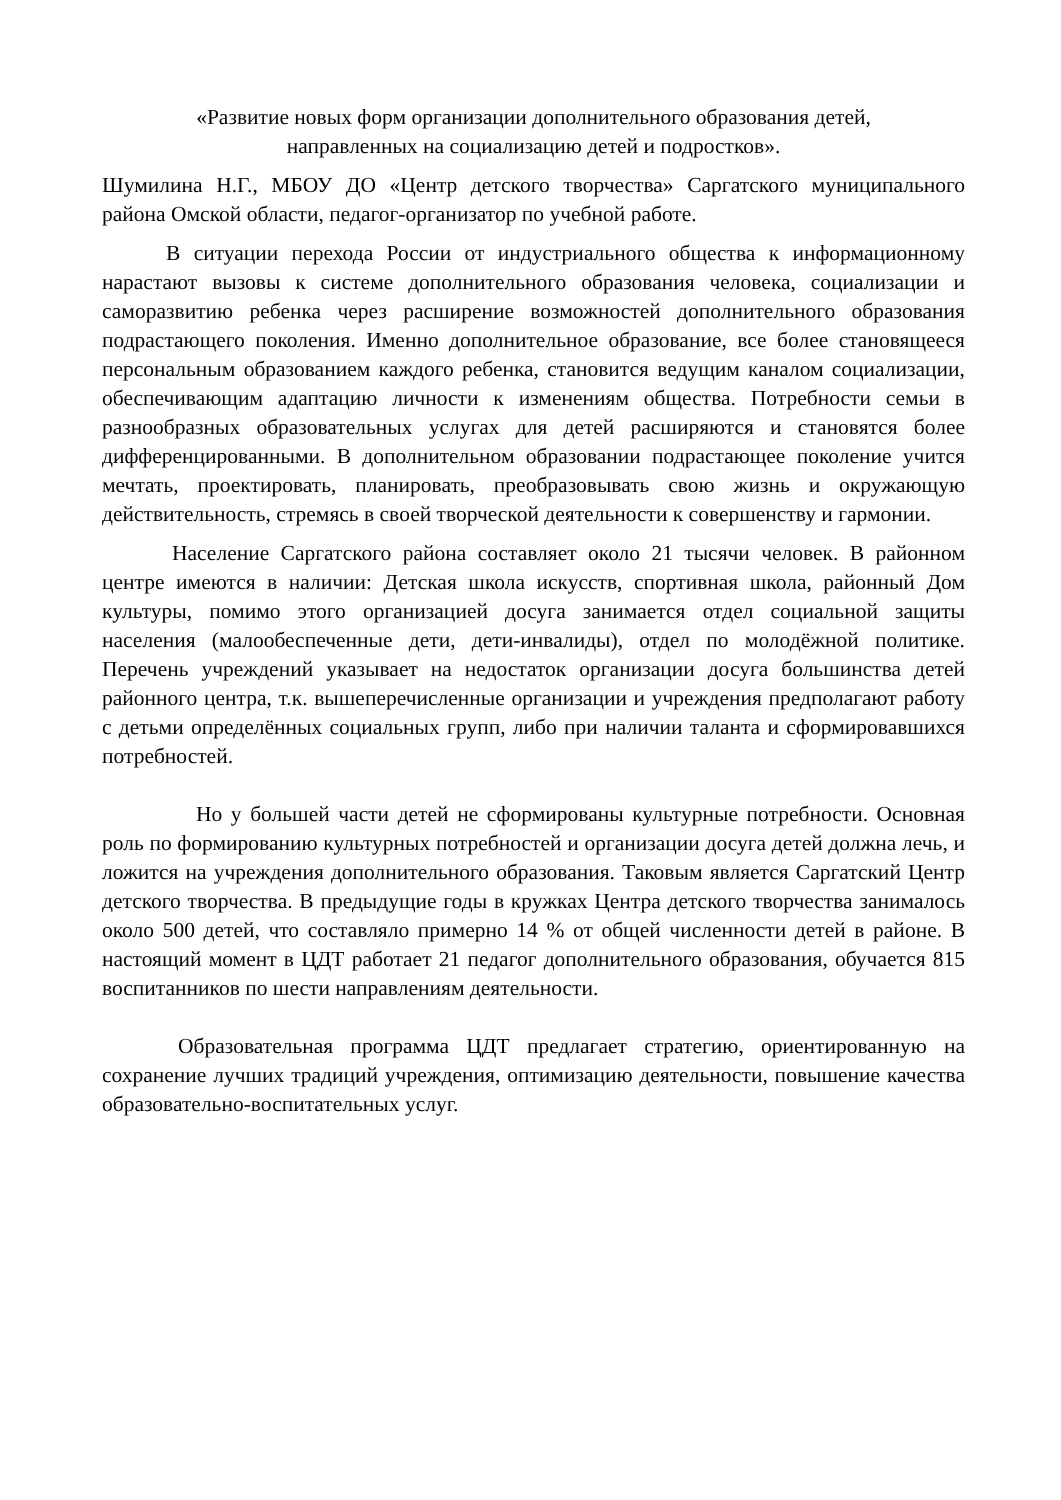«Развитие новых форм организации дополнительного образования детей,
направленных на социализацию детей и подростков».
Шумилина Н.Г., МБОУ ДО «Центр детского творчества» Саргатского муниципального района Омской области, педагог-организатор по учебной работе.
В ситуации перехода России от индустриального общества к информационному нарастают вызовы к системе дополнительного образования человека, социализации и саморазвитию ребенка через расширение возможностей дополнительного образования подрастающего поколения. Именно дополнительное образование, все более становящееся персональным образованием каждого ребенка, становится ведущим каналом социализации, обеспечивающим адаптацию личности к изменениям общества. Потребности семьи в разнообразных образовательных услугах для детей расширяются и становятся более дифференцированными. В дополнительном образовании подрастающее поколение учится мечтать, проектировать, планировать, преобразовывать свою жизнь и окружающую действительность, стремясь в своей творческой деятельности к совершенству и гармонии.
Население Саргатского района составляет около 21 тысячи человек. В районном центре имеются в наличии: Детская школа искусств, спортивная школа, районный Дом культуры, помимо этого организацией досуга занимается отдел социальной защиты населения (малообеспеченные дети, дети-инвалиды), отдел по молодёжной политике. Перечень учреждений указывает на недостаток организации досуга большинства детей районного центра, т.к. вышеперечисленные организации и учреждения предполагают работу с детьми определённых социальных групп, либо при наличии таланта и сформировавшихся потребностей.
Но у большей части детей не сформированы культурные потребности. Основная роль по формированию культурных потребностей и организации досуга детей должна лечь, и ложится на учреждения дополнительного образования. Таковым является Саргатский Центр детского творчества. В предыдущие годы в кружках Центра детского творчества занималось около 500 детей, что составляло примерно 14 % от общей численности детей в районе. В настоящий момент в ЦДТ работает 21 педагог дополнительного образования, обучается 815 воспитанников по шести направлениям деятельности.
Образовательная программа ЦДТ предлагает стратегию, ориентированную на сохранение лучших традиций учреждения, оптимизацию деятельности, повышение качества образовательно-воспитательных услуг.